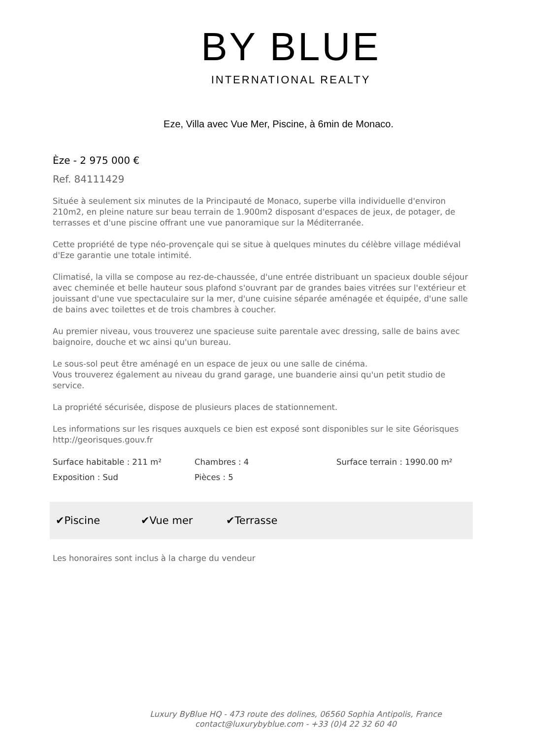BY BLUE
INTERNATIONAL REALTY
Eze, Villa avec Vue Mer, Piscine, à 6min de Monaco.
Èze - 2 975 000 €
Ref. 84111429
Située à seulement six minutes de la Principauté de Monaco, superbe villa individuelle d'environ 210m2, en pleine nature sur beau terrain de 1.900m2 disposant d'espaces de jeux, de potager, de terrasses et d'une piscine offrant une vue panoramique sur la Méditerranée.
Cette propriété de type néo-provençale qui se situe à quelques minutes du célèbre village médiéval d'Eze garantie une totale intimité.
Climatisé, la villa se compose au rez-de-chaussée, d'une entrée distribuant un spacieux double séjour avec cheminée et belle hauteur sous plafond s'ouvrant par de grandes baies vitrées sur l'extérieur et jouissant d'une vue spectaculaire sur la mer, d'une cuisine séparée aménagée et équipée, d'une salle de bains avec toilettes et de trois chambres à coucher.
Au premier niveau, vous trouverez une spacieuse suite parentale avec dressing, salle de bains avec baignoire, douche et wc ainsi qu'un bureau.
Le sous-sol peut être aménagé en un espace de jeux ou une salle de cinéma.
Vous trouverez également au niveau du grand garage, une buanderie ainsi qu'un petit studio de service.
La propriété sécurisée, dispose de plusieurs places de stationnement.
Les informations sur les risques auxquels ce bien est exposé sont disponibles sur le site Géorisques http://georisques.gouv.fr
Surface habitable : 211 m²
Chambres : 4
Surface terrain : 1990.00 m²
Exposition : Sud
Pièces : 5
✔Piscine ✔Vue mer ✔Terrasse
Les honoraires sont inclus à la charge du vendeur
Luxury ByBlue HQ - 473 route des dolines, 06560 Sophia Antipolis, France
contact@luxurybyblue.com - +33 (0)4 22 32 60 40